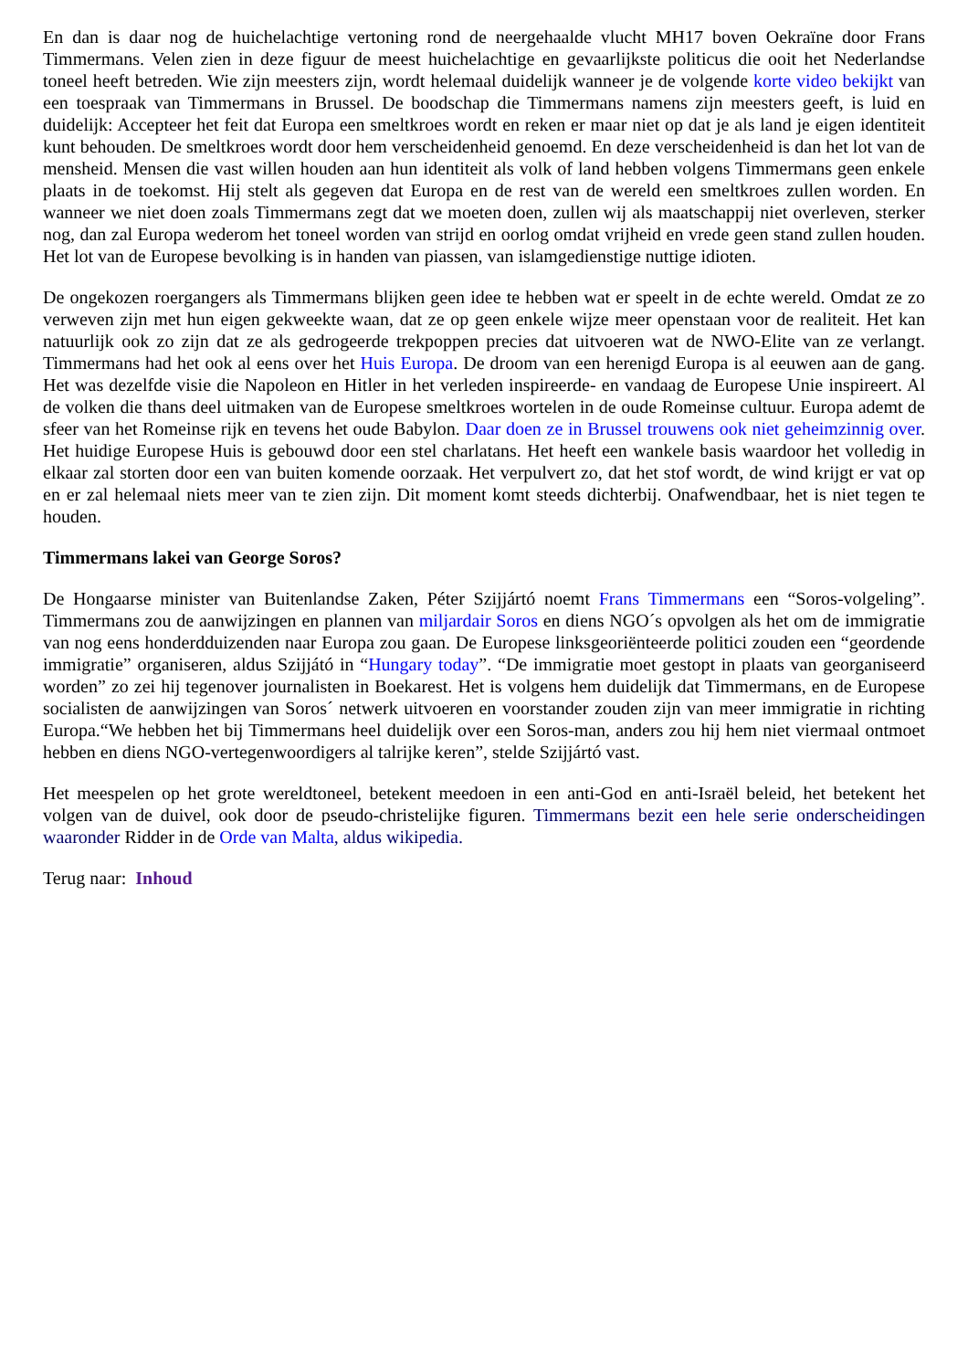En dan is daar nog de huichelachtige vertoning rond de neergehaalde vlucht MH17 boven Oekraïne door Frans Timmermans. Velen zien in deze figuur de meest huichelachtige en gevaarlijkste politicus die ooit het Nederlandse toneel heeft betreden. Wie zijn meesters zijn, wordt helemaal duidelijk wanneer je de volgende korte video bekijkt van een toespraak van Timmermans in Brussel. De boodschap die Timmermans namens zijn meesters geeft, is luid en duidelijk: Accepteer het feit dat Europa een smeltkroes wordt en reken er maar niet op dat je als land je eigen identiteit kunt behouden. De smeltkroes wordt door hem verscheidenheid genoemd. En deze verscheidenheid is dan het lot van de mensheid. Mensen die vast willen houden aan hun identiteit als volk of land hebben volgens Timmermans geen enkele plaats in de toekomst. Hij stelt als gegeven dat Europa en de rest van de wereld een smeltkroes zullen worden. En wanneer we niet doen zoals Timmermans zegt dat we moeten doen, zullen wij als maatschappij niet overleven, sterker nog, dan zal Europa wederom het toneel worden van strijd en oorlog omdat vrijheid en vrede geen stand zullen houden. Het lot van de Europese bevolking is in handen van piassen, van islamgedienstige nuttige idioten.
De ongekozen roergangers als Timmermans blijken geen idee te hebben wat er speelt in de echte wereld. Omdat ze zo verweven zijn met hun eigen gekweekte waan, dat ze op geen enkele wijze meer openstaan voor de realiteit. Het kan natuurlijk ook zo zijn dat ze als gedrogeerde trekpoppen precies dat uitvoeren wat de NWO-Elite van ze verlangt. Timmermans had het ook al eens over het Huis Europa. De droom van een herenigd Europa is al eeuwen aan de gang. Het was dezelfde visie die Napoleon en Hitler in het verleden inspireerde- en vandaag de Europese Unie inspireert. Al de volken die thans deel uitmaken van de Europese smeltkroes wortelen in de oude Romeinse cultuur. Europa ademt de sfeer van het Romeinse rijk en tevens het oude Babylon. Daar doen ze in Brussel trouwens ook niet geheimzinnig over. Het huidige Europese Huis is gebouwd door een stel charlatans. Het heeft een wankele basis waardoor het volledig in elkaar zal storten door een van buiten komende oorzaak. Het verpulvert zo, dat het stof wordt, de wind krijgt er vat op en er zal helemaal niets meer van te zien zijn. Dit moment komt steeds dichterbij. Onafwendbaar, het is niet tegen te houden.
Timmermans lakei van George Soros?
De Hongaarse minister van Buitenlandse Zaken, Péter Szijjártó noemt Frans Timmermans een “Soros-volgeling”. Timmermans zou de aanwijzingen en plannen van miljardair Soros en diens NGO´s opvolgen als het om de immigratie van nog eens honderdduizenden naar Europa zou gaan. De Europese linksgeoriënteerde politici zouden een “geordende immigratie” organiseren, aldus Szijjátó in “Hungary today”. “De immigratie moet gestopt in plaats van georganiseerd worden” zo zei hij tegenover journalisten in Boekarest. Het is volgens hem duidelijk dat Timmermans, en de Europese socialisten de aanwijzingen van Soros´ netwerk uitvoeren en voorstander zouden zijn van meer immigratie in richting Europa.“We hebben het bij Timmermans heel duidelijk over een Soros-man, anders zou hij hem niet viermaal ontmoet hebben en diens NGO-vertegenwoordigers al talrijke keren”, stelde Szijjártó vast.
Het meespelen op het grote wereldtoneel, betekent meedoen in een anti-God en anti-Israël beleid, het betekent het volgen van de duivel, ook door de pseudo-christelijke figuren. Timmermans bezit een hele serie onderscheidingen waaronder Ridder in de Orde van Malta, aldus wikipedia.
Terug naar: Inhoud